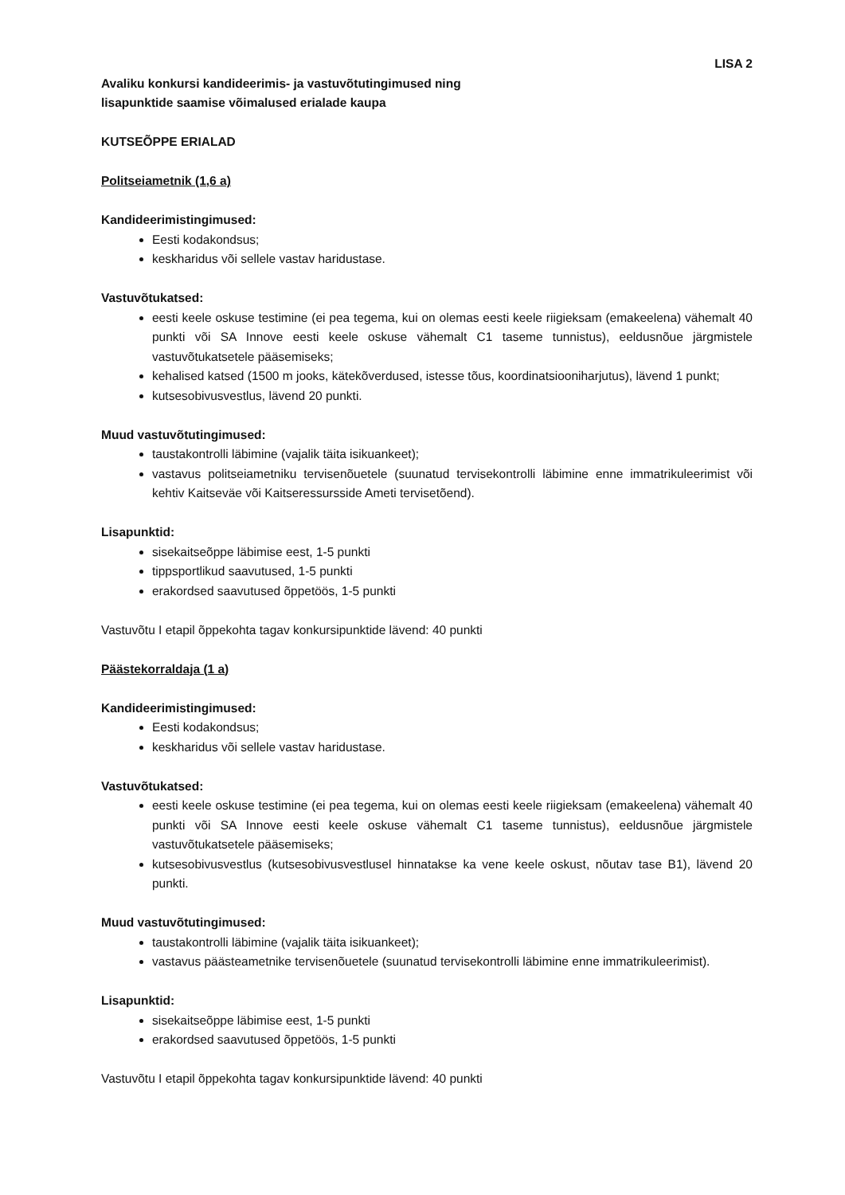LISA 2
Avaliku konkursi kandideerimis- ja vastuvõtutingimused ning
lisapunktide saamise võimalused erialade kaupa
KUTSEÕPPE ERIALAD
Politseiametnik (1,6 a)
Kandideerimistingimused:
Eesti kodakondsus;
keskharidus või sellele vastav haridustase.
Vastuvõtukatsed:
eesti keele oskuse testimine (ei pea tegema, kui on olemas eesti keele riigieksam (emakeelena) vähemalt 40 punkti või SA Innove eesti keele oskuse vähemalt C1 taseme tunnistus), eeldusnõue järgmistele vastuvõtukatsetele pääsemiseks;
kehalised katsed (1500 m jooks, kätekõverdused, istesse tõus, koordinatsiooniharjutus), lävend 1 punkt;
kutsesobivusvestlus, lävend 20 punkti.
Muud vastuvõtutingimused:
taustakontrolli läbimine (vajalik täita isikuankeet);
vastavus politseiametniku tervisenõuetele (suunatud tervisekontrolli läbimine enne immatrikuleerimist või kehtiv Kaitseväe või Kaitseressursside Ameti tervisetõend).
Lisapunktid:
sisekaitseõppe läbimise eest, 1-5 punkti
tippsportlikud saavutused, 1-5 punkti
erakordsed saavutused õppetöös, 1-5 punkti
Vastuvõtu I etapil õppekohta tagav konkursipunktide lävend: 40 punkti
Päästekorraldaja (1 a)
Kandideerimistingimused:
Eesti kodakondsus;
keskharidus või sellele vastav haridustase.
Vastuvõtukatsed:
eesti keele oskuse testimine (ei pea tegema, kui on olemas eesti keele riigieksam (emakeelena) vähemalt 40 punkti või SA Innove eesti keele oskuse vähemalt C1 taseme tunnistus), eeldusnõue järgmistele vastuvõtukatsetele pääsemiseks;
kutsesobivusvestlus (kutsesobivusvestlusel hinnatakse ka vene keele oskust, nõutav tase B1), lävend 20 punkti.
Muud vastuvõtutingimused:
taustakontrolli läbimine (vajalik täita isikuankeet);
vastavus päästeametnike tervisenõuetele (suunatud tervisekontrolli läbimine enne immatrikuleerimist).
Lisapunktid:
sisekaitseõppe läbimise eest, 1-5 punkti
erakordsed saavutused õppetöös, 1-5 punkti
Vastuvõtu I etapil õppekohta tagav konkursipunktide lävend: 40 punkti